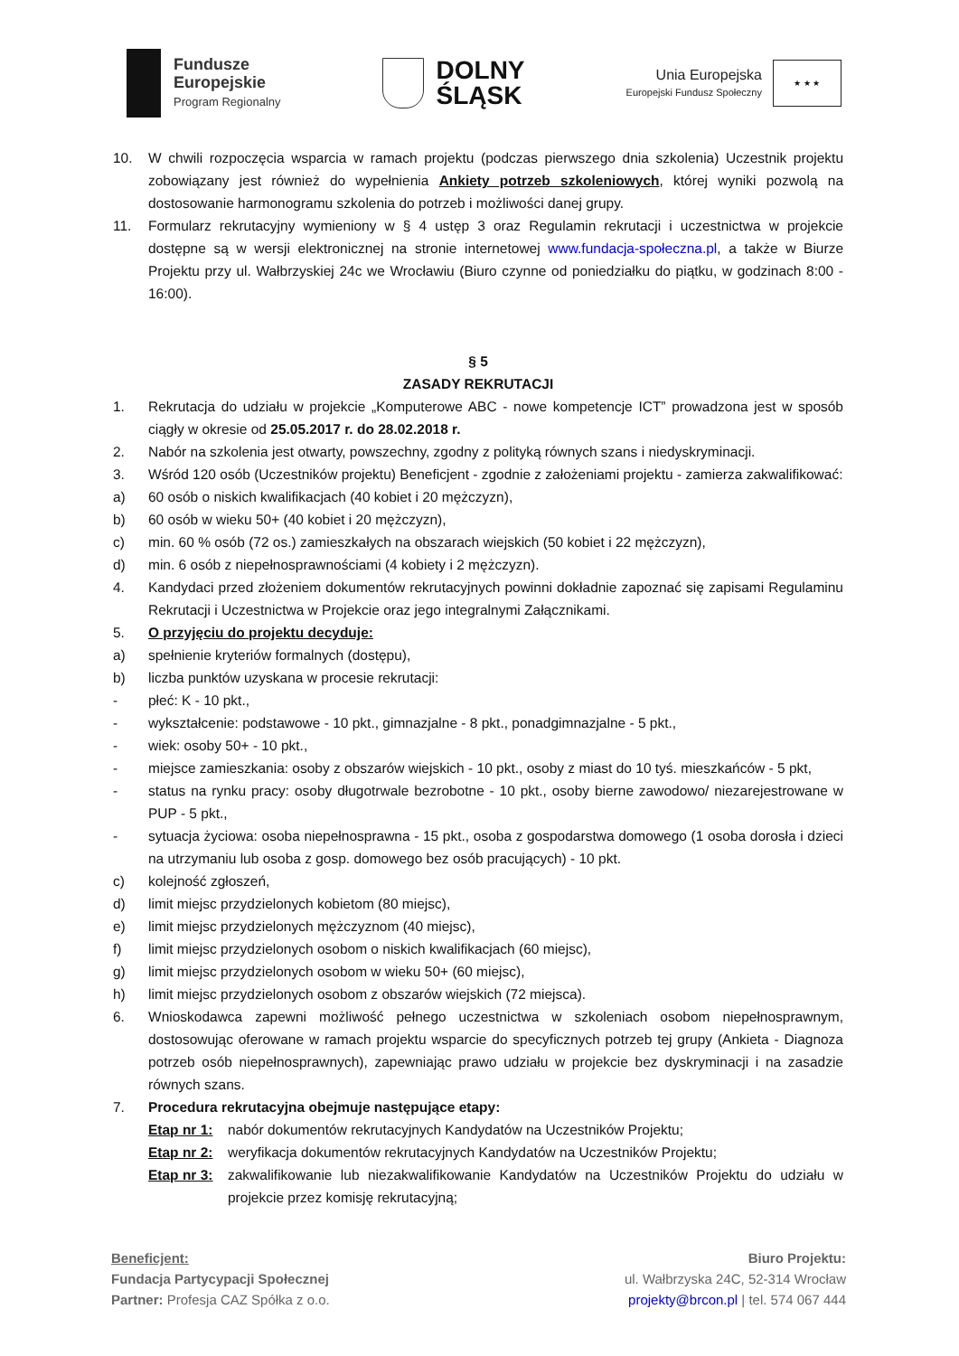Fundusze
Europejskie
Program Regionalny
DOLNY
ŚLĄSK
Unia Europejska
Europejski Fundusz Społeczny
★ ★ ★
10. W chwili rozpoczęcia wsparcia w ramach projektu (podczas pierwszego dnia szkolenia) Uczestnik projektu zobowiązany jest również do wypełnienia Ankiety potrzeb szkoleniowych, której wyniki pozwolą na dostosowanie harmonogramu szkolenia do potrzeb i możliwości danej grupy.
11. Formularz rekrutacyjny wymieniony w § 4 ustęp 3 oraz Regulamin rekrutacji i uczestnictwa w projekcie dostępne są w wersji elektronicznej na stronie internetowej www.fundacja-społeczna.pl, a także w Biurze Projektu przy ul. Wałbrzyskiej 24c we Wrocławiu (Biuro czynne od poniedziałku do piątku, w godzinach 8:00 - 16:00).
§ 5
ZASADY REKRUTACJI
1. Rekrutacja do udziału w projekcie „Komputerowe ABC - nowe kompetencje ICT” prowadzona jest w sposób ciągły w okresie od 25.05.2017 r. do 28.02.2018 r.
2. Nabór na szkolenia jest otwarty, powszechny, zgodny z polityką równych szans i niedyskryminacji.
3. Wśród 120 osób (Uczestników projektu) Beneficjent - zgodnie z założeniami projektu - zamierza zakwalifikować:
a) 60 osób o niskich kwalifikacjach (40 kobiet i 20 mężczyzn),
b) 60 osób w wieku 50+ (40 kobiet i 20 mężczyzn),
c) min. 60 % osób (72 os.) zamieszkałych na obszarach wiejskich (50 kobiet i 22 mężczyzn),
d) min. 6 osób z niepełnosprawnościami (4 kobiety i 2 mężczyzn).
4. Kandydaci przed złożeniem dokumentów rekrutacyjnych powinni dokładnie zapoznać się zapisami Regulaminu Rekrutacji i Uczestnictwa w Projekcie oraz jego integralnymi Załącznikami.
5. O przyjęciu do projektu decyduje:
a) spełnienie kryteriów formalnych (dostępu),
b) liczba punktów uzyskana w procesie rekrutacji:
- płeć: K - 10 pkt.,
- wykształcenie: podstawowe - 10 pkt., gimnazjalne - 8 pkt., ponadgimnazjalne - 5 pkt.,
- wiek: osoby 50+ - 10 pkt.,
- miejsce zamieszkania: osoby z obszarów wiejskich - 10 pkt., osoby z miast do 10 tyś. mieszkańców - 5 pkt,
- status na rynku pracy: osoby długotrwale bezrobotne - 10 pkt., osoby bierne zawodowo/ niezarejestrowane w PUP - 5 pkt.,
- sytuacja życiowa: osoba niepełnosprawna - 15 pkt., osoba z gospodarstwa domowego (1 osoba dorosła i dzieci na utrzymaniu lub osoba z gosp. domowego bez osób pracujących) - 10 pkt.
c) kolejność zgłoszeń,
d) limit miejsc przydzielonych kobietom (80 miejsc),
e) limit miejsc przydzielonych mężczyznom (40 miejsc),
f) limit miejsc przydzielonych osobom o niskich kwalifikacjach (60 miejsc),
g) limit miejsc przydzielonych osobom w wieku 50+ (60 miejsc),
h) limit miejsc przydzielonych osobom z obszarów wiejskich (72 miejsca).
6. Wnioskodawca zapewni możliwość pełnego uczestnictwa w szkoleniach osobom niepełnosprawnym, dostosowując oferowane w ramach projektu wsparcie do specyficznych potrzeb tej grupy (Ankieta - Diagnoza potrzeb osób niepełnosprawnych), zapewniając prawo udziału w projekcie bez dyskryminacji i na zasadzie równych szans.
7. Procedura rekrutacyjna obejmuje następujące etapy:
Etap nr 1:
nabór dokumentów rekrutacyjnych Kandydatów na Uczestników Projektu;
Etap nr 2:
weryfikacja dokumentów rekrutacyjnych Kandydatów na Uczestników Projektu;
Etap nr 3:
zakwalifikowanie lub niezakwalifikowanie Kandydatów na Uczestników Projektu do udziału w projekcie przez komisję rekrutacyjną;
Beneficjent:
Fundacja Partycypacji Społecznej
Partner: Profesja CAZ Spółka z o.o.
Biuro Projektu:
ul. Wałbrzyska 24C, 52-314 Wrocław
projekty@brcon.pl | tel. 574 067 444